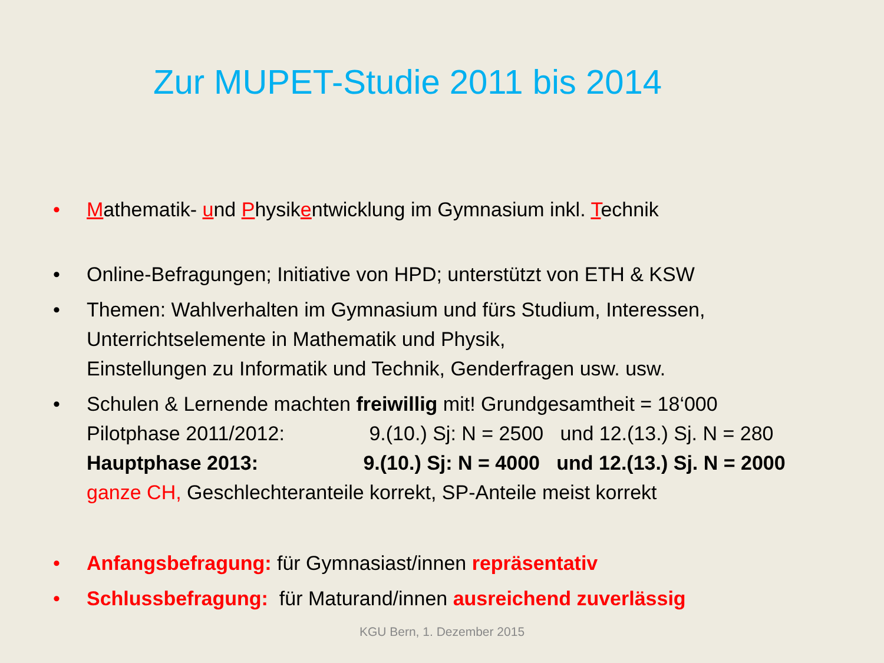Zur MUPET-Studie 2011 bis 2014
• Mathematik- und Physikentwicklung im Gymnasium inkl. Technik
• Online-Befragungen; Initiative von HPD; unterstützt von ETH & KSW
• Themen: Wahlverhalten im Gymnasium und fürs Studium, Interessen,
Unterrichtselemente in Mathematik und Physik,
Einstellungen zu Informatik und Technik, Genderfragen usw. usw.
• Schulen & Lernende machten freiwillig mit! Grundgesamtheit = 18‘000
Pilotphase 2011/2012: 9.(10.) Sj: N = 2500 und 12.(13.) Sj. N = 280
Hauptphase 2013: 9.(10.) Sj: N = 4000 und 12.(13.) Sj. N = 2000
ganze CH, Geschlechteranteile korrekt, SP-Anteile meist korrekt
• Anfangsbefragung: für Gymnasiast/innen repräsentativ
• Schlussbefragung: für Maturand/innen ausreichend zuverlässig
KGU Bern, 1. Dezember 2015